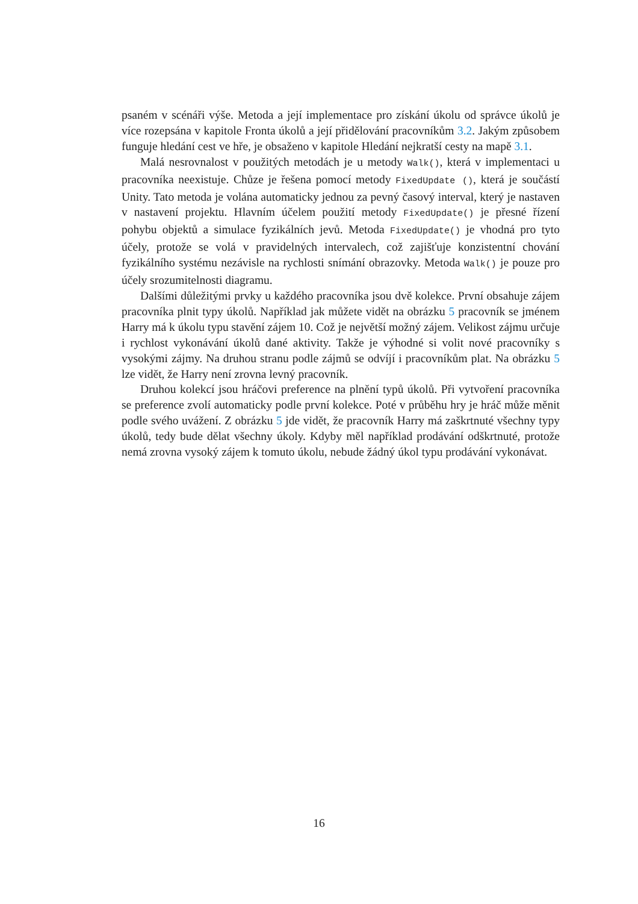psaném v scénáři výše. Metoda a její implementace pro získání úkolu od správce úkolů je více rozepsána v kapitole Fronta úkolů a její přidělování pracovníkům 3.2. Jakým způsobem funguje hledání cest ve hře, je obsaženo v kapitole Hledání nejkratší cesty na mapě 3.1.
Malá nesrovnalost v použitých metodách je u metody Walk(), která v implementaci u pracovníka neexistuje. Chůze je řešena pomocí metody FixedUpdate (), která je součástí Unity. Tato metoda je volána automaticky jednou za pevný časový interval, který je nastaven v nastavení projektu. Hlavním účelem použití metody FixedUpdate() je přesné řízení pohybu objektů a simulace fyzikálních jevů. Metoda FixedUpdate() je vhodná pro tyto účely, protože se volá v pravidelných intervalech, což zajišťuje konzistentní chování fyzikálního systému nezávisle na rychlosti snímání obrazovky. Metoda Walk() je pouze pro účely srozumitelnosti diagramu.
Dalšími důležitými prvky u každého pracovníka jsou dvě kolekce. První obsahuje zájem pracovníka plnit typy úkolů. Například jak můžete vidět na obrázku 5 pracovník se jménem Harry má k úkolu typu stavění zájem 10. Což je největší možný zájem. Velikost zájmu určuje i rychlost vykonávání úkolů dané aktivity. Takže je výhodné si volit nové pracovníky s vysokými zájmy. Na druhou stranu podle zájmů se odvíjí i pracovníkům plat. Na obrázku 5 lze vidět, že Harry není zrovna levný pracovník.
Druhou kolekcí jsou hráčovi preference na plnění typů úkolů. Při vytvoření pracovníka se preference zvolí automaticky podle první kolekce. Poté v průběhu hry je hráč může měnit podle svého uvážení. Z obrázku 5 jde vidět, že pracovník Harry má zaškrtnuté všechny typy úkolů, tedy bude dělat všechny úkoly. Kdyby měl například prodávání odškrtnuté, protože nemá zrovna vysoký zájem k tomuto úkolu, nebude žádný úkol typu prodávání vykonávat.
16